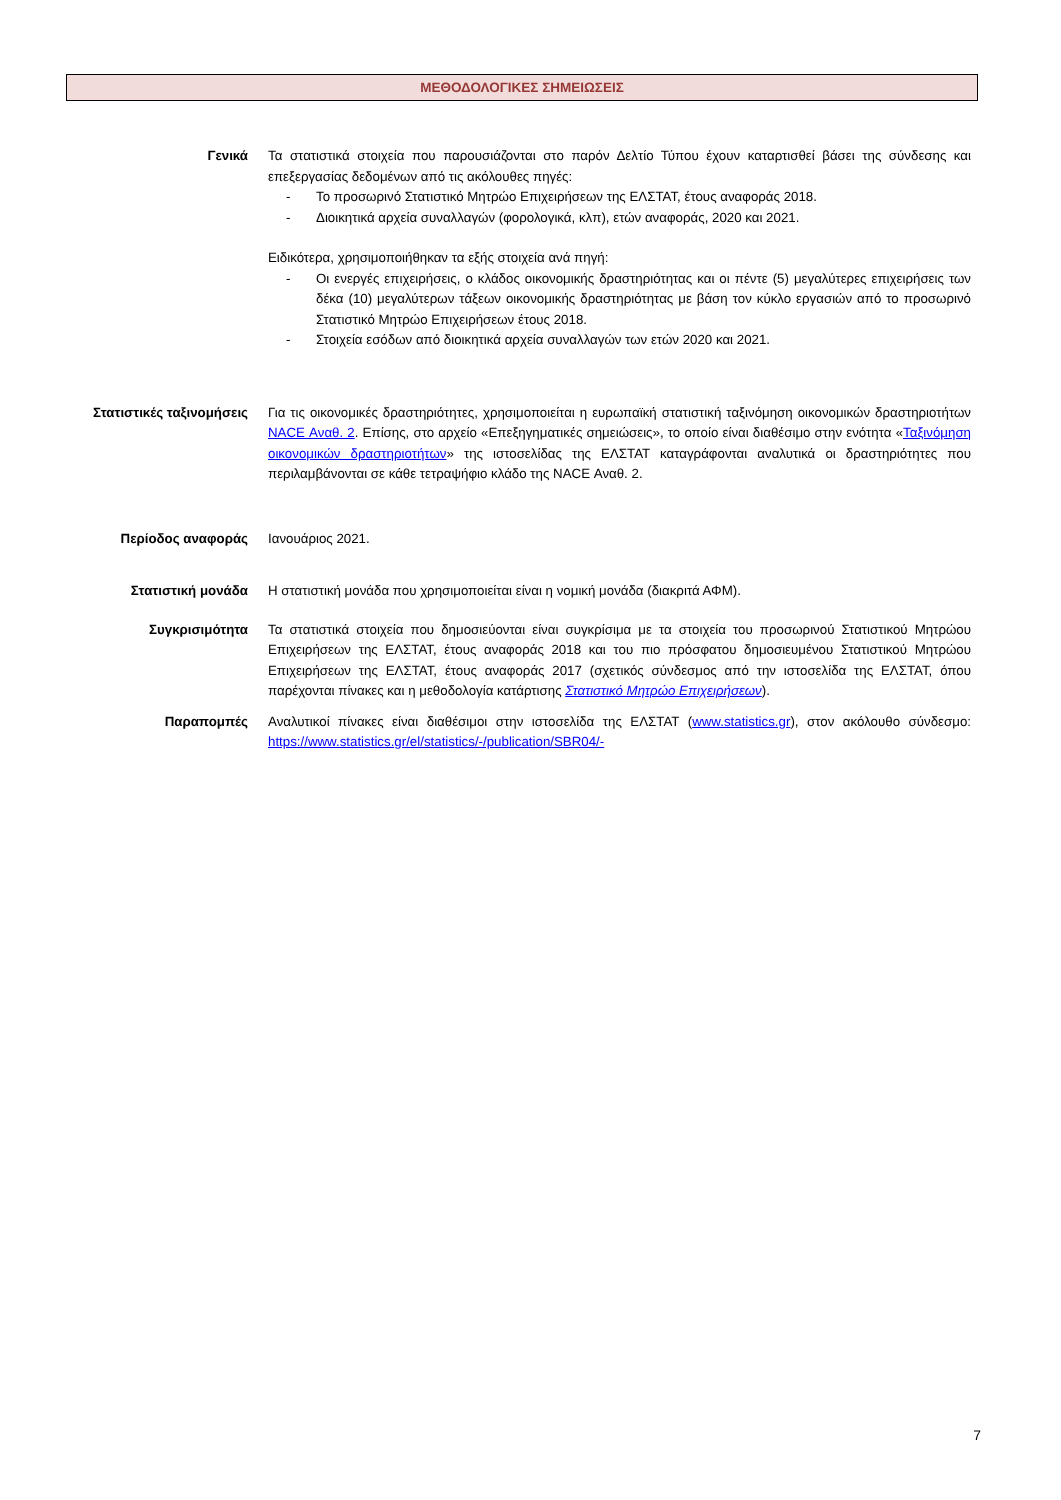ΜΕΘΟΔΟΛΟΓΙΚΕΣ ΣΗΜΕΙΩΣΕΙΣ
Γενικά Τα στατιστικά στοιχεία που παρουσιάζονται στο παρόν Δελτίο Τύπου έχουν καταρτισθεί βάσει της σύνδεσης και επεξεργασίας δεδομένων από τις ακόλουθες πηγές:
- Το προσωρινό Στατιστικό Μητρώο Επιχειρήσεων της ΕΛΣΤΑΤ, έτους αναφοράς 2018.
- Διοικητικά αρχεία συναλλαγών (φορολογικά, κλπ), ετών αναφοράς, 2020 και 2021.
Ειδικότερα, χρησιμοποιήθηκαν τα εξής στοιχεία ανά πηγή:
- Οι ενεργές επιχειρήσεις, ο κλάδος οικονομικής δραστηριότητας και οι πέντε (5) μεγαλύτερες επιχειρήσεις των δέκα (10) μεγαλύτερων τάξεων οικονομικής δραστηριότητας με βάση τον κύκλο εργασιών από το προσωρινό Στατιστικό Μητρώο Επιχειρήσεων έτους 2018.
- Στοιχεία εσόδων από διοικητικά αρχεία συναλλαγών των ετών 2020 και 2021.
Στατιστικές ταξινομήσεις
Για τις οικονομικές δραστηριότητες, χρησιμοποιείται η ευρωπαϊκή στατιστική ταξινόμηση οικονομικών δραστηριοτήτων NACE Αναθ. 2. Επίσης, στο αρχείο «Επεξηγηματικές σημειώσεις», το οποίο είναι διαθέσιμο στην ενότητα «Ταξινόμηση οικονομικών δραστηριοτήτων» της ιστοσελίδας της ΕΛΣΤΑΤ καταγράφονται αναλυτικά οι δραστηριότητες που περιλαμβάνονται σε κάθε τετραψήφιο κλάδο της NACE Αναθ. 2.
Περίοδος αναφοράς Ιανουάριος 2021.
Στατιστική μονάδα Η στατιστική μονάδα που χρησιμοποιείται είναι η νομική μονάδα (διακριτά ΑΦΜ).
Συγκρισιμότητα Τα στατιστικά στοιχεία που δημοσιεύονται είναι συγκρίσιμα με τα στοιχεία του προσωρινού Στατιστικού Μητρώου Επιχειρήσεων της ΕΛΣΤΑΤ, έτους αναφοράς 2018 και του πιο πρόσφατου δημοσιευμένου Στατιστικού Μητρώου Επιχειρήσεων της ΕΛΣΤΑΤ, έτους αναφοράς 2017 (σχετικός σύνδεσμος από την ιστοσελίδα της ΕΛΣΤΑΤ, όπου παρέχονται πίνακες και η μεθοδολογία κατάρτισης Στατιστικό Μητρώο Επιχειρήσεων).
Παραπομπές Αναλυτικοί πίνακες είναι διαθέσιμοι στην ιστοσελίδα της ΕΛΣΤΑΤ (www.statistics.gr), στον ακόλουθο σύνδεσμο: https://www.statistics.gr/el/statistics/-/publication/SBR04/-
7